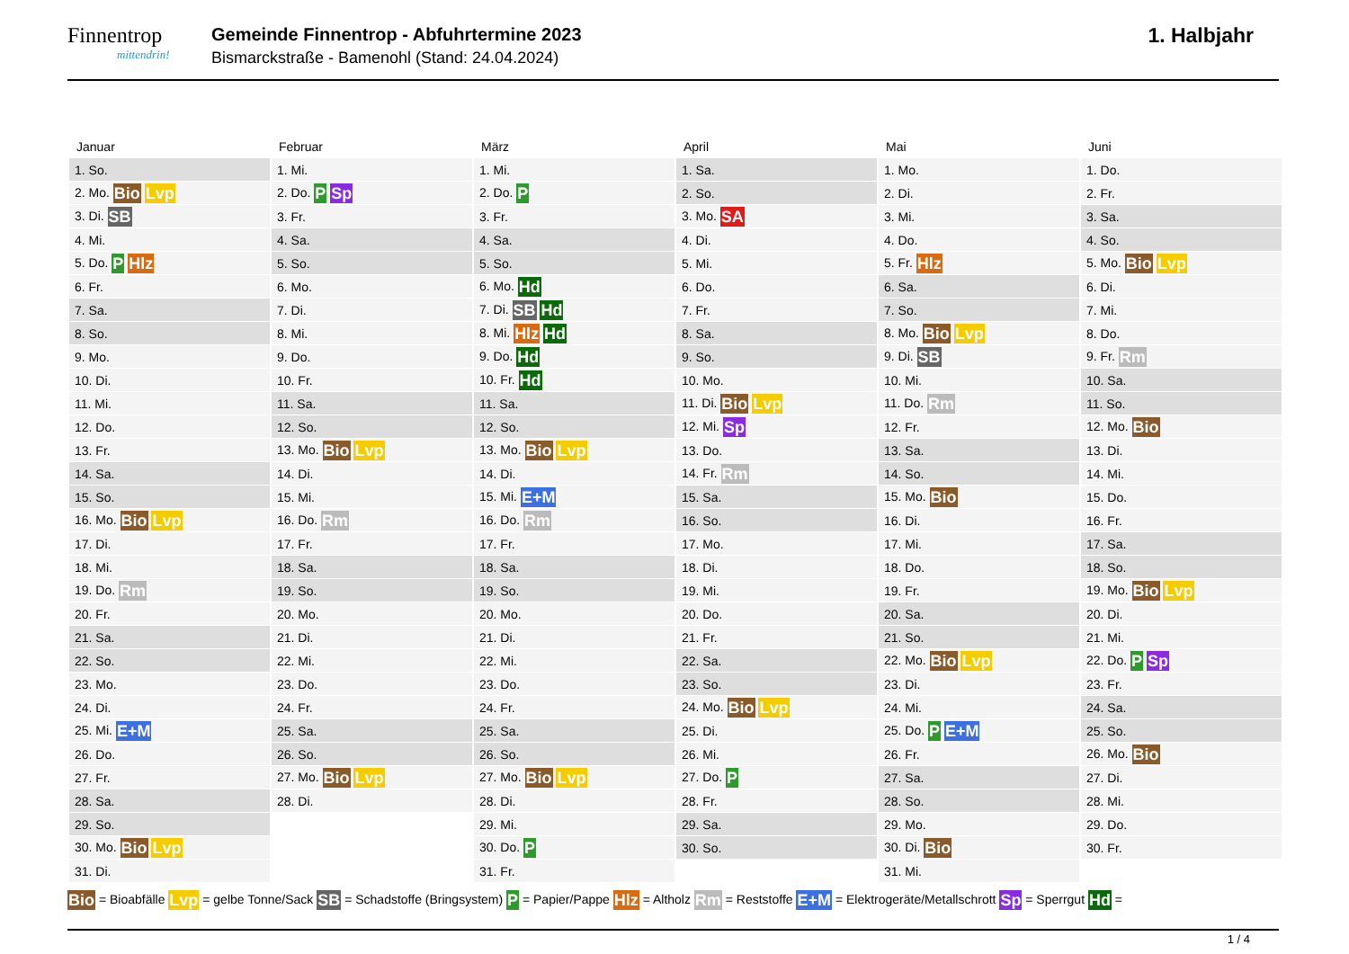Finnentrop
mittendrin!
Gemeinde Finnentrop - Abfuhrtermine 2023
Bismarckstraße - Bamenohl (Stand: 24.04.2024)
1. Halbjahr
| Januar | Februar | März | April | Mai | Juni |
| --- | --- | --- | --- | --- | --- |
| 1. So. | 1. Mi. | 1. Mi. | 1. Sa. | 1. Mo. | 1. Do. |
| 2. Mo. Bio Lvp | 2. Do. P Sp | 2. Do. P | 2. So. | 2. Di. | 2. Fr. |
| 3. Di. SB | 3. Fr. | 3. Fr. | 3. Mo. SA | 3. Mi. | 3. Sa. |
| 4. Mi. | 4. Sa. | 4. Sa. | 4. Di. | 4. Do. | 4. So. |
| 5. Do. P Hlz | 5. So. | 5. So. | 5. Mi. | 5. Fr. Hlz | 5. Mo. Bio Lvp |
| 6. Fr. | 6. Mo. | 6. Mo. Hd | 6. Do. | 6. Sa. | 6. Di. |
| 7. Sa. | 7. Di. | 7. Di. SB Hd | 7. Fr. | 7. So. | 7. Mi. |
| 8. So. | 8. Mi. | 8. Mi. Hlz Hd | 8. Sa. | 8. Mo. Bio Lvp | 8. Do. |
| 9. Mo. | 9. Do. | 9. Do. Hd | 9. So. | 9. Di. SB | 9. Fr. Rm |
| 10. Di. | 10. Fr. | 10. Fr. Hd | 10. Mo. | 10. Mi. | 10. Sa. |
| 11. Mi. | 11. Sa. | 11. Sa. | 11. Di. Bio Lvp | 11. Do. Rm | 11. So. |
| 12. Do. | 12. So. | 12. So. | 12. Mi. Sp | 12. Fr. | 12. Mo. Bio |
| 13. Fr. | 13. Mo. Bio Lvp | 13. Mo. Bio Lvp | 13. Do. | 13. Sa. | 13. Di. |
| 14. Sa. | 14. Di. | 14. Di. | 14. Fr. Rm | 14. So. | 14. Mi. |
| 15. So. | 15. Mi. | 15. Mi. E+M | 15. Sa. | 15. Mo. Bio | 15. Do. |
| 16. Mo. Bio Lvp | 16. Do. Rm | 16. Do. Rm | 16. So. | 16. Di. | 16. Fr. |
| 17. Di. | 17. Fr. | 17. Fr. | 17. Mo. | 17. Mi. | 17. Sa. |
| 18. Mi. | 18. Sa. | 18. Sa. | 18. Di. | 18. Do. | 18. So. |
| 19. Do. Rm | 19. So. | 19. So. | 19. Mi. | 19. Fr. | 19. Mo. Bio Lvp |
| 20. Fr. | 20. Mo. | 20. Mo. | 20. Do. | 20. Sa. | 20. Di. |
| 21. Sa. | 21. Di. | 21. Di. | 21. Fr. | 21. So. | 21. Mi. |
| 22. So. | 22. Mi. | 22. Mi. | 22. Sa. | 22. Mo. Bio Lvp | 22. Do. P Sp |
| 23. Mo. | 23. Do. | 23. Do. | 23. So. | 23. Di. | 23. Fr. |
| 24. Di. | 24. Fr. | 24. Fr. | 24. Mo. Bio Lvp | 24. Mi. | 24. Sa. |
| 25. Mi. E+M | 25. Sa. | 25. Sa. | 25. Di. | 25. Do. P E+M | 25. So. |
| 26. Do. | 26. So. | 26. So. | 26. Mi. | 26. Fr. | 26. Mo. Bio |
| 27. Fr. | 27. Mo. Bio Lvp | 27. Mo. Bio Lvp | 27. Do. P | 27. Sa. | 27. Di. |
| 28. Sa. | 28. Di. | 28. Di. | 28. Fr. | 28. So. | 28. Mi. |
| 29. So. | | 29. Mi. | 29. Sa. | 29. Mo. | 29. Do. |
| 30. Mo. Bio Lvp | | 30. Do. P | 30. So. | 30. Di. Bio | 30. Fr. |
| 31. Di. | | 31. Fr. | | 31. Mi. | |
Bio = Bioabfälle Lvp = gelbe Tonne/Sack SB = Schadstoffe (Bringsystem) P = Papier/Pappe Hlz = Altholz Rm = Reststoffe E+M = Elektrogeräte/Metallschrott Sp = Sperrgut Hd =
1 / 4